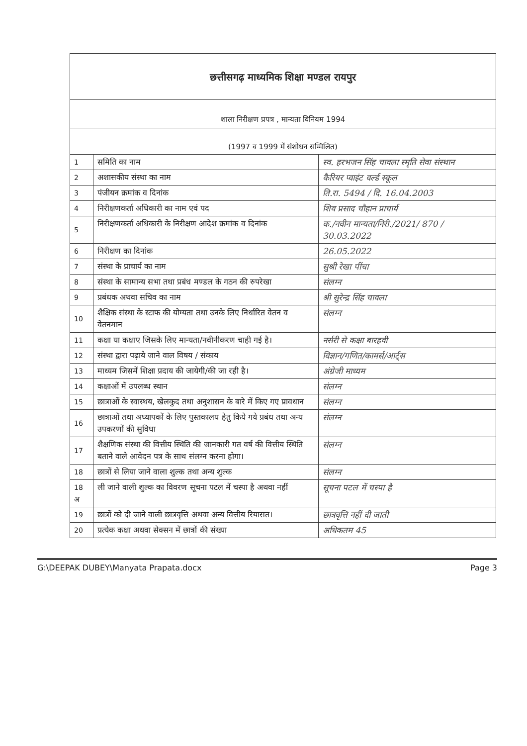छत्तीसगढ़ माध्यमिक शिक्षा मण्डल रायपुर
शाला निरीक्षण प्रपत्र , मान्यता विनियम 1994
(1997 व 1999 में संशोधन सम्मिलित)
| 1 | समिति का नाम | स्व. हरभजन सिंह चावला स्मृति सेवा संस्थान |
| 2 | अशासकीय संस्था का नाम | कैरियर प्वाइंट वर्ल्ड स्कूल |
| 3 | पंजीयन क्रमांक व दिनांक | ति.रा. 5494 / दि. 16.04.2003 |
| 4 | निरीक्षणकर्ता अधिकारी का नाम एवं पद | शिव प्रसाद चौहान प्राचार्य |
| 5 | निरीक्षणकर्ता अधिकारी के निरीक्षण आदेश क्रमांक व दिनांक | क./नवीन मान्यता/निरी./2021/ 870 / 30.03.2022 |
| 6 | निरीक्षण का दिनांक | 26.05.2022 |
| 7 | संस्था के प्राचार्य का नाम | सुश्री रेखा पींचा |
| 8 | संस्था के सामान्य सभा तथा प्रबंध मण्डल के गठन की रुपरेखा | संलग्न |
| 9 | प्रबंधक अथवा सचिव का नाम | श्री सुरेन्द्र सिंह चावला |
| 10 | शैक्षिक संस्था के स्टाफ की योग्यता तथा उनके लिए निर्धारित वेतन व वेतनमान | संलग्न |
| 11 | कक्षा या कक्षाए जिसके लिए मान्यता/नवीनीकरण चाही गई है। | नर्सरी से कक्षा बारहवी |
| 12 | संस्था द्वारा पढ़ाये जाने वाल विषय / संकाय | विज्ञान/गणित/कामर्स/आर्ट्स |
| 13 | माध्यम जिसमें शिक्षा प्रदाय की जायेगी/की जा रही है। | अंग्रेजी माध्यम |
| 14 | कक्षाओं में उपलब्ध स्थान | संलग्न |
| 15 | छात्राओं के स्वास्थय, खेलकुद तथा अनुशासन के बारे में किए गए प्रावधान | संलग्न |
| 16 | छात्राओं तथा अध्यापकों के लिए पुस्तकालय हेतु किये गये प्रबंध तथा अन्य उपकरणों की सुविधा | संलग्न |
| 17 | शैक्षणिक संस्था की वित्तीय स्थिति की जानकारी गत वर्ष की वित्तीय स्थिति बताने वाले आवेदन पत्र के साथ संलग्न करना होगा। | संलग्न |
| 18 | छात्रों से लिया जाने वाला शुल्क तथा अन्य शुल्क | संलग्न |
| 18 अ | ली जाने वाली शुल्क का विवरण सूचना पटल में चस्पा है अथवा नहीं | सूचना पटल में चस्पा है |
| 19 | छात्रों को दी जाने वाली छात्रवृत्ति अथवा अन्य वित्तीय रियासत। | छात्रवृत्ति नहीं दी जाती |
| 20 | प्रत्येक कक्षा अथवा सेक्सन में छात्रों की संख्या | अधिकतम 45 |
G:\DEEPAK DUBEY\Manyata Prapata.docx Page 3